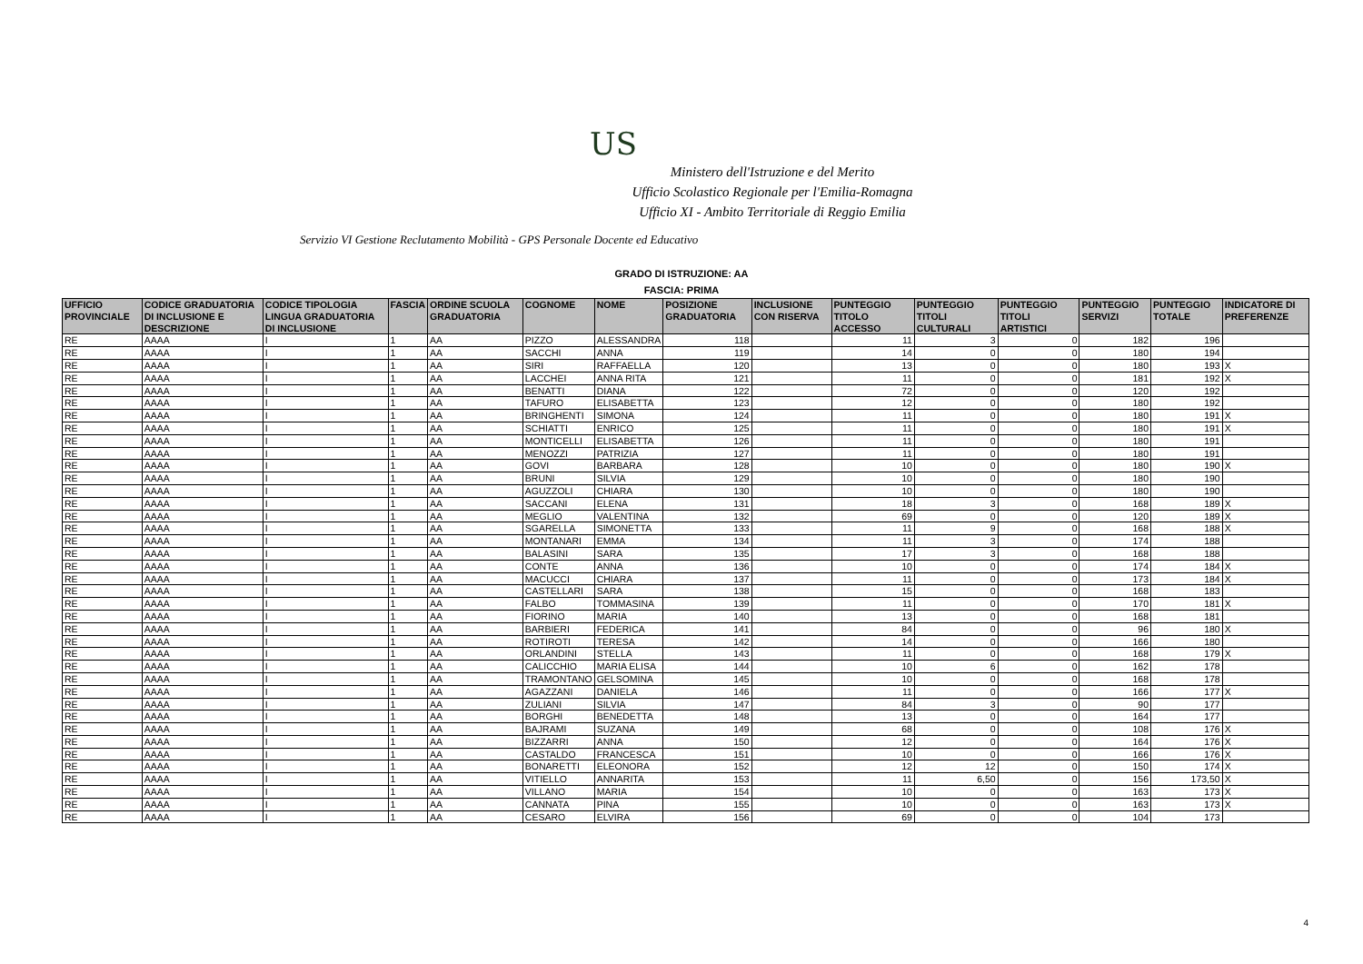US
Ministero dell'Istruzione e del Merito
Ufficio Scolastico Regionale per l'Emilia-Romagna
Ufficio XI - Ambito Territoriale di Reggio Emilia
Servizio VI Gestione Reclutamento Mobilità - GPS Personale Docente ed Educativo
GRADO DI ISTRUZIONE: AA
FASCIA: PRIMA
| UFFICIO PROVINCIALE | CODICE GRADUATORIA DI INCLUSIONE E DESCRIZIONE | CODICE TIPOLOGIA LINGUA GRADUATORIA DI INCLUSIONE | FASCIA | ORDINE SCUOLA GRADUATORIA | COGNOME | NOME | POSIZIONE GRADUATORIA | INCLUSIONE CON RISERVA | PUNTEGGIO TITOLO ACCESSO | PUNTEGGIO TITOLI CULTURALI | PUNTEGGIO TITOLI ARTISTICI | PUNTEGGIO SERVIZI | PUNTEGGIO TOTALE | INDICATORE DI PREFERENZE |
| --- | --- | --- | --- | --- | --- | --- | --- | --- | --- | --- | --- | --- | --- | --- |
| RE | AAAA | I | 1 | AA | PIZZO | ALESSANDRA | 118 | | 11 | 3 | 0 | 182 | 196 | |
| RE | AAAA | I | 1 | AA | SACCHI | ANNA | 119 | | 14 | 0 | 0 | 180 | 194 | |
| RE | AAAA | I | 1 | AA | SIRI | RAFFAELLA | 120 | | 13 | 0 | 0 | 180 | 193 | X |
| RE | AAAA | I | 1 | AA | LACCHEI | ANNA RITA | 121 | | 11 | 0 | 0 | 181 | 192 | X |
| RE | AAAA | I | 1 | AA | BENATTI | DIANA | 122 | | 72 | 0 | 0 | 120 | 192 | |
| RE | AAAA | I | 1 | AA | TAFURO | ELISABETTA | 123 | | 12 | 0 | 0 | 180 | 192 | |
| RE | AAAA | I | 1 | AA | BRINGHENTI | SIMONA | 124 | | 11 | 0 | 0 | 180 | 191 | X |
| RE | AAAA | I | 1 | AA | SCHIATTI | ENRICO | 125 | | 11 | 0 | 0 | 180 | 191 | X |
| RE | AAAA | I | 1 | AA | MONTICELLI | ELISABETTA | 126 | | 11 | 0 | 0 | 180 | 191 | |
| RE | AAAA | I | 1 | AA | MENOZZI | PATRIZIA | 127 | | 11 | 0 | 0 | 180 | 191 | |
| RE | AAAA | I | 1 | AA | GOVI | BARBARA | 128 | | 10 | 0 | 0 | 180 | 190 | X |
| RE | AAAA | I | 1 | AA | BRUNI | SILVIA | 129 | | 10 | 0 | 0 | 180 | 190 | |
| RE | AAAA | I | 1 | AA | AGUZZOLI | CHIARA | 130 | | 10 | 0 | 0 | 180 | 190 | |
| RE | AAAA | I | 1 | AA | SACCANI | ELENA | 131 | | 18 | 3 | 0 | 168 | 189 | X |
| RE | AAAA | I | 1 | AA | MEGLIO | VALENTINA | 132 | | 69 | 0 | 0 | 120 | 189 | X |
| RE | AAAA | I | 1 | AA | SGARELLA | SIMONETTA | 133 | | 11 | 9 | 0 | 168 | 188 | X |
| RE | AAAA | I | 1 | AA | MONTANARI | EMMA | 134 | | 11 | 3 | 0 | 174 | 188 | |
| RE | AAAA | I | 1 | AA | BALASINI | SARA | 135 | | 17 | 3 | 0 | 168 | 188 | |
| RE | AAAA | I | 1 | AA | CONTE | ANNA | 136 | | 10 | 0 | 0 | 174 | 184 | X |
| RE | AAAA | I | 1 | AA | MACUCCI | CHIARA | 137 | | 11 | 0 | 0 | 173 | 184 | X |
| RE | AAAA | I | 1 | AA | CASTELLARI | SARA | 138 | | 15 | 0 | 0 | 168 | 183 | |
| RE | AAAA | I | 1 | AA | FALBO | TOMMASINA | 139 | | 11 | 0 | 0 | 170 | 181 | X |
| RE | AAAA | I | 1 | AA | FIORINO | MARIA | 140 | | 13 | 0 | 0 | 168 | 181 | |
| RE | AAAA | I | 1 | AA | BARBIERI | FEDERICA | 141 | | 84 | 0 | 0 | 96 | 180 | X |
| RE | AAAA | I | 1 | AA | ROTIROTI | TERESA | 142 | | 14 | 0 | 0 | 166 | 180 | |
| RE | AAAA | I | 1 | AA | ORLANDINI | STELLA | 143 | | 11 | 0 | 0 | 168 | 179 | X |
| RE | AAAA | I | 1 | AA | CALICCHIO | MARIA ELISA | 144 | | 10 | 6 | 0 | 162 | 178 | |
| RE | AAAA | I | 1 | AA | TRAMONTANO | GELSOMINA | 145 | | 10 | 0 | 0 | 168 | 178 | |
| RE | AAAA | I | 1 | AA | AGAZZANI | DANIELA | 146 | | 11 | 0 | 0 | 166 | 177 | X |
| RE | AAAA | I | 1 | AA | ZULIANI | SILVIA | 147 | | 84 | 3 | 0 | 90 | 177 | |
| RE | AAAA | I | 1 | AA | BORGHI | BENEDETTA | 148 | | 13 | 0 | 0 | 164 | 177 | |
| RE | AAAA | I | 1 | AA | BAJRAMI | SUZANA | 149 | | 68 | 0 | 0 | 108 | 176 | X |
| RE | AAAA | I | 1 | AA | BIZZARRI | ANNA | 150 | | 12 | 0 | 0 | 164 | 176 | X |
| RE | AAAA | I | 1 | AA | CASTALDO | FRANCESCA | 151 | | 10 | 0 | 0 | 166 | 176 | X |
| RE | AAAA | I | 1 | AA | BONARETTI | ELEONORA | 152 | | 12 | 12 | 0 | 150 | 174 | X |
| RE | AAAA | I | 1 | AA | VITIELLO | ANNARITA | 153 | | 11 | 6,50 | 0 | 156 | 173,50 | X |
| RE | AAAA | I | 1 | AA | VILLANO | MARIA | 154 | | 10 | 0 | 0 | 163 | 173 | X |
| RE | AAAA | I | 1 | AA | CANNATA | PINA | 155 | | 10 | 0 | 0 | 163 | 173 | X |
| RE | AAAA | I | 1 | AA | CESARO | ELVIRA | 156 | | 69 | 0 | 0 | 104 | 173 | |
4